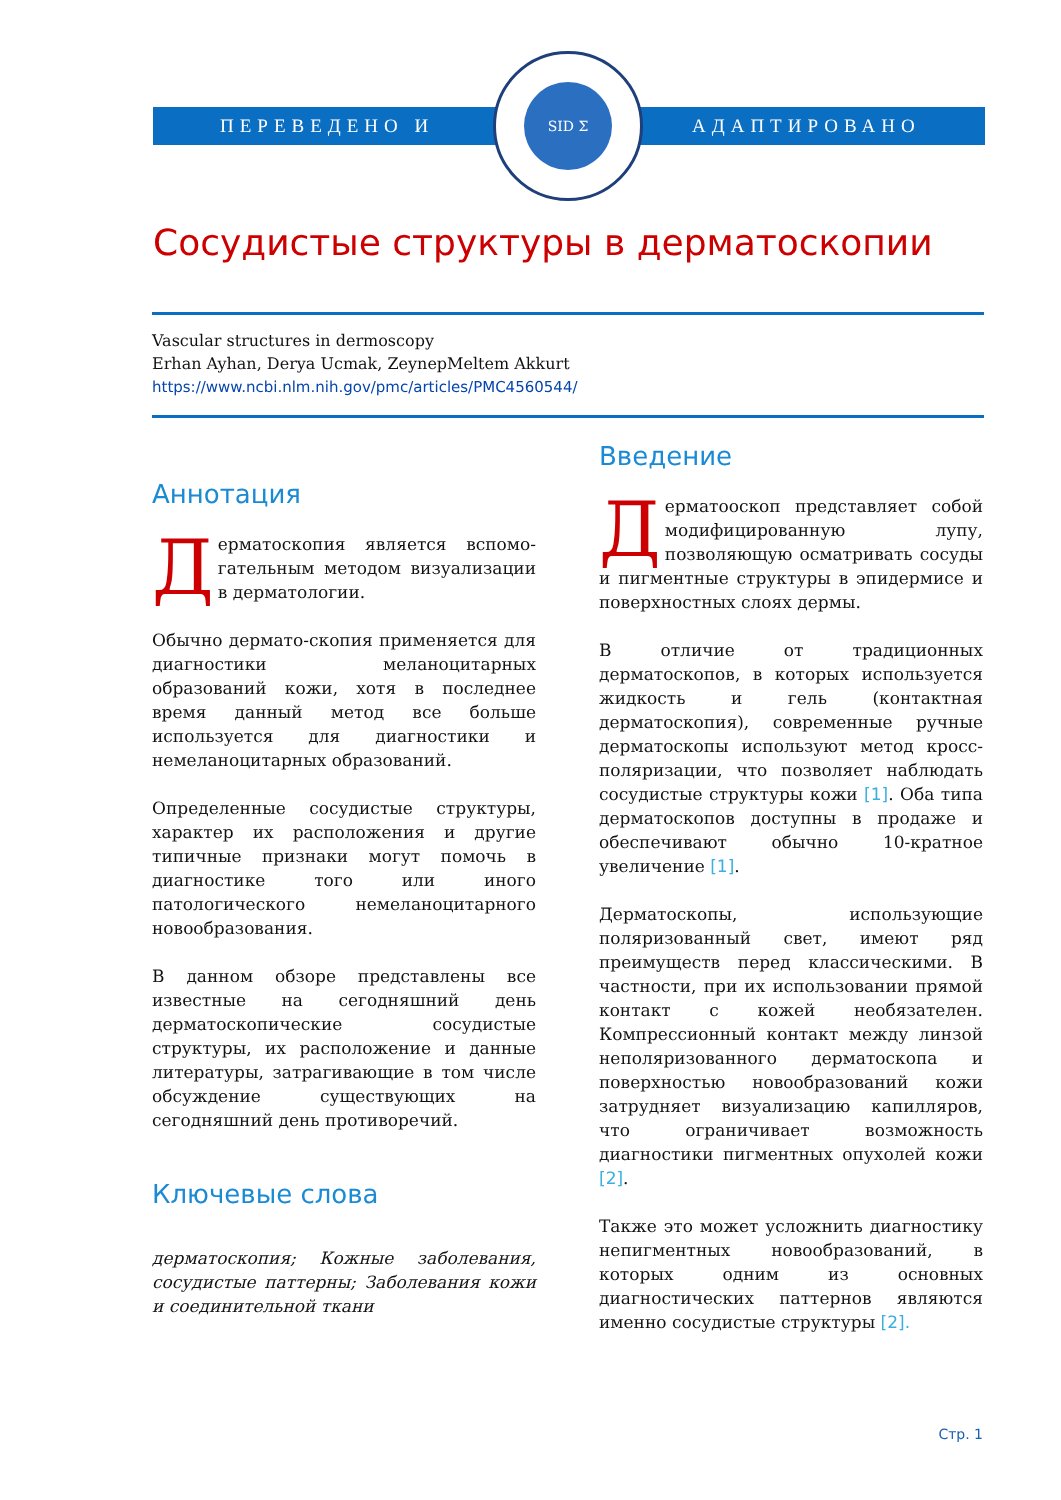ПЕРЕВЕДЕНО И АДАПТИРОВАНО
SID Σ
Сосудистые структуры в дерматоскопии
Vascular structures in dermoscopy
Erhan Ayhan, Derya Ucmak, ZeynepMeltem Akkurt
https://www.ncbi.nlm.nih.gov/pmc/articles/PMC4560544/
Аннотация
Дерматоскопия является вспомо-гательным методом визуализации в дерматологии.
Обычно дермато-скопия применяется для диагностики меланоцитарных образований кожи, хотя в последнее время данный метод все больше используется для диагностики и немеланоцитарных образований.
Определенные сосудистые структуры, характер их расположения и другие типичные признаки могут помочь в диагностике того или иного патологического немеланоцитарного новообразования.
В данном обзоре представлены все известные на сегодняшний день дерматоскопические сосудистые структуры, их расположение и данные литературы, затрагивающие в том числе обсуждение существующих на сегодняшний день противоречий.
Ключевые слова
дерматоскопия; Кожные заболевания, сосудистые паттерны; Заболевания кожи и соединительной ткани
Введение
Дерматооскоп представляет собой модифицированную лупу, позволяющую осматривать сосуды и пигментные структуры в эпидермисе и поверхностных слоях дермы.
В отличие от традиционных дерматоскопов, в которых используется жидкость и гель (контактная дерматоскопия), современные ручные дерматоскопы используют метод кросс-поляризации, что позволяет наблюдать сосудистые структуры кожи [1]. Оба типа дерматоскопов доступны в продаже и обеспечивают обычно 10-кратное увеличение [1].
Дерматоскопы, использующие поляризованный свет, имеют ряд преимуществ перед классическими. В частности, при их использовании прямой контакт с кожей необязателен. Компрессионный контакт между линзой неполяризованного дерматоскопа и поверхностью новообразований кожи затрудняет визуализацию капилляров, что ограничивает возможность диагностики пигментных опухолей кожи [2].
Также это может усложнить диагностику непигментных новообразований, в которых одним из основных диагностических паттернов являются именно сосудистые структуры [2].
Стр. 1